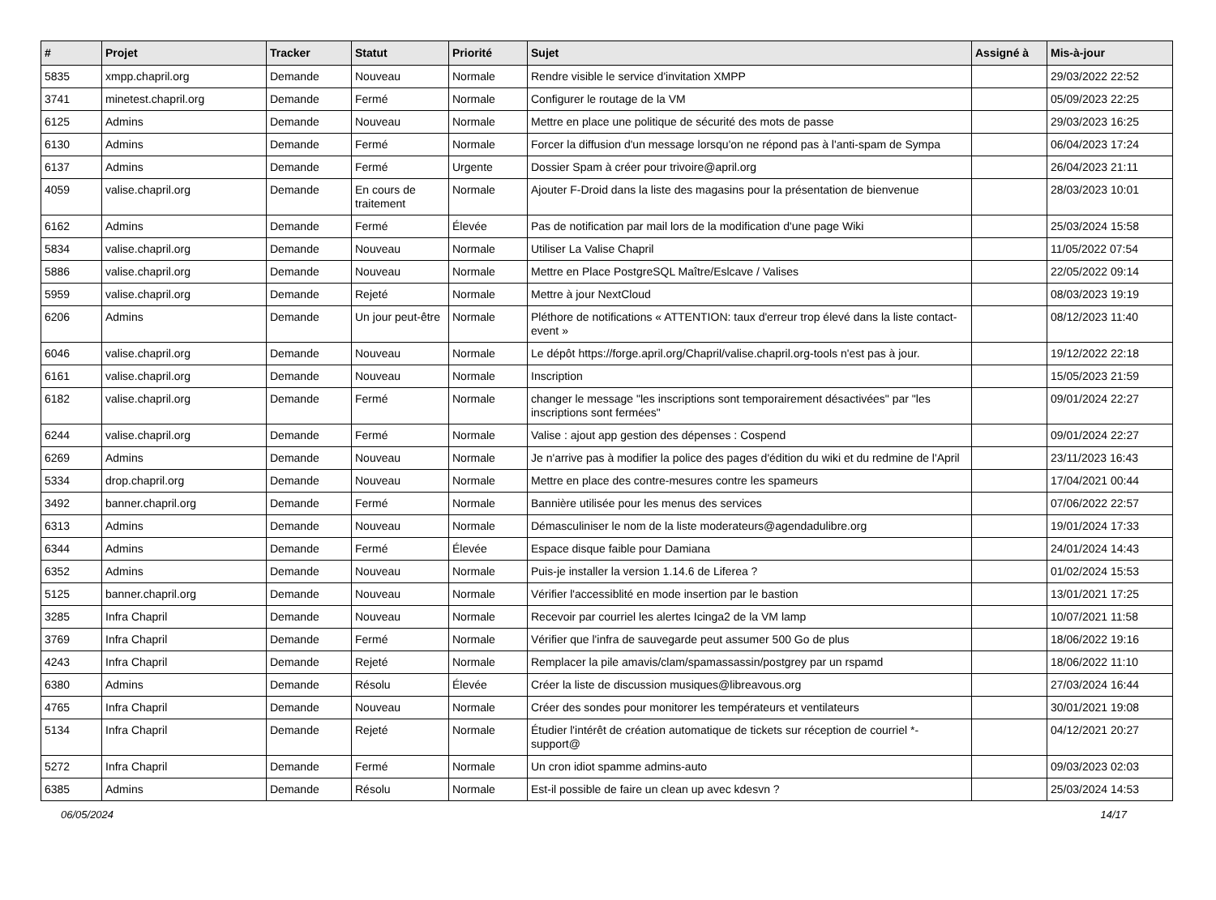| # | Projet | Tracker | Statut | Priorité | Sujet | Assigné à | Mis-à-jour |
| --- | --- | --- | --- | --- | --- | --- | --- |
| 5835 | xmpp.chapril.org | Demande | Nouveau | Normale | Rendre visible le service d'invitation XMPP | | 29/03/2022 22:52 |
| 3741 | minetest.chapril.org | Demande | Fermé | Normale | Configurer le routage de la VM | | 05/09/2023 22:25 |
| 6125 | Admins | Demande | Nouveau | Normale | Mettre en place une politique de sécurité des mots de passe | | 29/03/2023 16:25 |
| 6130 | Admins | Demande | Fermé | Normale | Forcer la diffusion d'un message lorsqu'on ne répond pas à l'anti-spam de Sympa | | 06/04/2023 17:24 |
| 6137 | Admins | Demande | Fermé | Urgente | Dossier Spam à créer pour trivoire@april.org | | 26/04/2023 21:11 |
| 4059 | valise.chapril.org | Demande | En cours de traitement | Normale | Ajouter F-Droid dans la liste des magasins pour la présentation de bienvenue | | 28/03/2023 10:01 |
| 6162 | Admins | Demande | Fermé | Élevée | Pas de notification par mail lors de la modification d'une page Wiki | | 25/03/2024 15:58 |
| 5834 | valise.chapril.org | Demande | Nouveau | Normale | Utiliser La Valise Chapril | | 11/05/2022 07:54 |
| 5886 | valise.chapril.org | Demande | Nouveau | Normale | Mettre en Place PostgreSQL Maître/Eslcave / Valises | | 22/05/2022 09:14 |
| 5959 | valise.chapril.org | Demande | Rejeté | Normale | Mettre à jour NextCloud | | 08/03/2023 19:19 |
| 6206 | Admins | Demande | Un jour peut-être | Normale | Pléthore de notifications « ATTENTION: taux d'erreur trop élevé dans la liste contact-event » | | 08/12/2023 11:40 |
| 6046 | valise.chapril.org | Demande | Nouveau | Normale | Le dépôt https://forge.april.org/Chapril/valise.chapril.org-tools n'est pas à jour. | | 19/12/2022 22:18 |
| 6161 | valise.chapril.org | Demande | Nouveau | Normale | Inscription | | 15/05/2023 21:59 |
| 6182 | valise.chapril.org | Demande | Fermé | Normale | changer le message "les inscriptions sont temporairement désactivées" par "les inscriptions sont fermées" | | 09/01/2024 22:27 |
| 6244 | valise.chapril.org | Demande | Fermé | Normale | Valise : ajout app gestion des dépenses : Cospend | | 09/01/2024 22:27 |
| 6269 | Admins | Demande | Nouveau | Normale | Je n'arrive pas à modifier la police des pages d'édition du wiki et du redmine de l'April | | 23/11/2023 16:43 |
| 5334 | drop.chapril.org | Demande | Nouveau | Normale | Mettre en place des contre-mesures contre les spameurs | | 17/04/2021 00:44 |
| 3492 | banner.chapril.org | Demande | Fermé | Normale | Bannière utilisée pour les menus des services | | 07/06/2022 22:57 |
| 6313 | Admins | Demande | Nouveau | Normale | Démasculiniser le nom de la liste moderateurs@agendadulibre.org | | 19/01/2024 17:33 |
| 6344 | Admins | Demande | Fermé | Élevée | Espace disque faible pour Damiana | | 24/01/2024 14:43 |
| 6352 | Admins | Demande | Nouveau | Normale | Puis-je installer la version 1.14.6 de Liferea ? | | 01/02/2024 15:53 |
| 5125 | banner.chapril.org | Demande | Nouveau | Normale | Vérifier l'accessiblité en mode insertion par le bastion | | 13/01/2021 17:25 |
| 3285 | Infra Chapril | Demande | Nouveau | Normale | Recevoir par courriel les alertes Icinga2 de la VM lamp | | 10/07/2021 11:58 |
| 3769 | Infra Chapril | Demande | Fermé | Normale | Vérifier que l'infra de sauvegarde peut assumer 500 Go de plus | | 18/06/2022 19:16 |
| 4243 | Infra Chapril | Demande | Rejeté | Normale | Remplacer la pile amavis/clam/spamassassin/postgrey par un rspamd | | 18/06/2022 11:10 |
| 6380 | Admins | Demande | Résolu | Élevée | Créer la liste de discussion musiques@libreavous.org | | 27/03/2024 16:44 |
| 4765 | Infra Chapril | Demande | Nouveau | Normale | Créer des sondes pour monitorer les températeurs et ventilateurs | | 30/01/2021 19:08 |
| 5134 | Infra Chapril | Demande | Rejeté | Normale | Étudier l'intérêt de création automatique de tickets sur réception de courriel *-support@ | | 04/12/2021 20:27 |
| 5272 | Infra Chapril | Demande | Fermé | Normale | Un cron idiot spamme admins-auto | | 09/03/2023 02:03 |
| 6385 | Admins | Demande | Résolu | Normale | Est-il possible de faire un clean up avec kdesvn ? | | 25/03/2024 14:53 |
06/05/2024 14/17